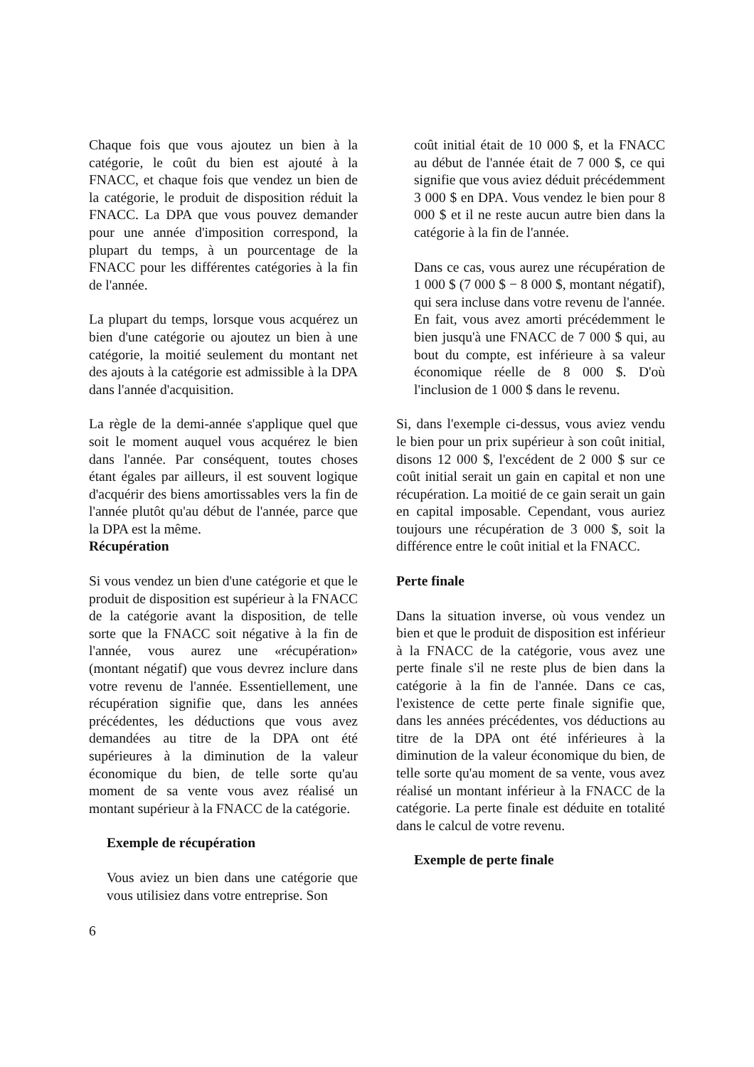Chaque fois que vous ajoutez un bien à la catégorie, le coût du bien est ajouté à la FNACC, et chaque fois que vendez un bien de la catégorie, le produit de disposition réduit la FNACC. La DPA que vous pouvez demander pour une année d'imposition correspond, la plupart du temps, à un pourcentage de la FNACC pour les différentes catégories à la fin de l'année.
La plupart du temps, lorsque vous acquérez un bien d'une catégorie ou ajoutez un bien à une catégorie, la moitié seulement du montant net des ajouts à la catégorie est admissible à la DPA dans l'année d'acquisition.
La règle de la demi-année s'applique quel que soit le moment auquel vous acquérez le bien dans l'année. Par conséquent, toutes choses étant égales par ailleurs, il est souvent logique d'acquérir des biens amortissables vers la fin de l'année plutôt qu'au début de l'année, parce que la DPA est la même.
Récupération
Si vous vendez un bien d'une catégorie et que le produit de disposition est supérieur à la FNACC de la catégorie avant la disposition, de telle sorte que la FNACC soit négative à la fin de l'année, vous aurez une «récupération» (montant négatif) que vous devrez inclure dans votre revenu de l'année. Essentiellement, une récupération signifie que, dans les années précédentes, les déductions que vous avez demandées au titre de la DPA ont été supérieures à la diminution de la valeur économique du bien, de telle sorte qu'au moment de sa vente vous avez réalisé un montant supérieur à la FNACC de la catégorie.
Exemple de récupération
Vous aviez un bien dans une catégorie que vous utilisiez dans votre entreprise. Son
coût initial était de 10 000 $, et la FNACC au début de l'année était de 7 000 $, ce qui signifie que vous aviez déduit précédemment 3 000 $ en DPA. Vous vendez le bien pour 8 000 $ et il ne reste aucun autre bien dans la catégorie à la fin de l'année.
Dans ce cas, vous aurez une récupération de 1 000 $ (7 000 $ − 8 000 $, montant négatif), qui sera incluse dans votre revenu de l'année. En fait, vous avez amorti précédemment le bien jusqu'à une FNACC de 7 000 $ qui, au bout du compte, est inférieure à sa valeur économique réelle de 8 000 $. D'où l'inclusion de 1 000 $ dans le revenu.
Si, dans l'exemple ci-dessus, vous aviez vendu le bien pour un prix supérieur à son coût initial, disons 12 000 $, l'excédent de 2 000 $ sur ce coût initial serait un gain en capital et non une récupération. La moitié de ce gain serait un gain en capital imposable. Cependant, vous auriez toujours une récupération de 3 000 $, soit la différence entre le coût initial et la FNACC.
Perte finale
Dans la situation inverse, où vous vendez un bien et que le produit de disposition est inférieur à la FNACC de la catégorie, vous avez une perte finale s'il ne reste plus de bien dans la catégorie à la fin de l'année. Dans ce cas, l'existence de cette perte finale signifie que, dans les années précédentes, vos déductions au titre de la DPA ont été inférieures à la diminution de la valeur économique du bien, de telle sorte qu'au moment de sa vente, vous avez réalisé un montant inférieur à la FNACC de la catégorie. La perte finale est déduite en totalité dans le calcul de votre revenu.
Exemple de perte finale
6